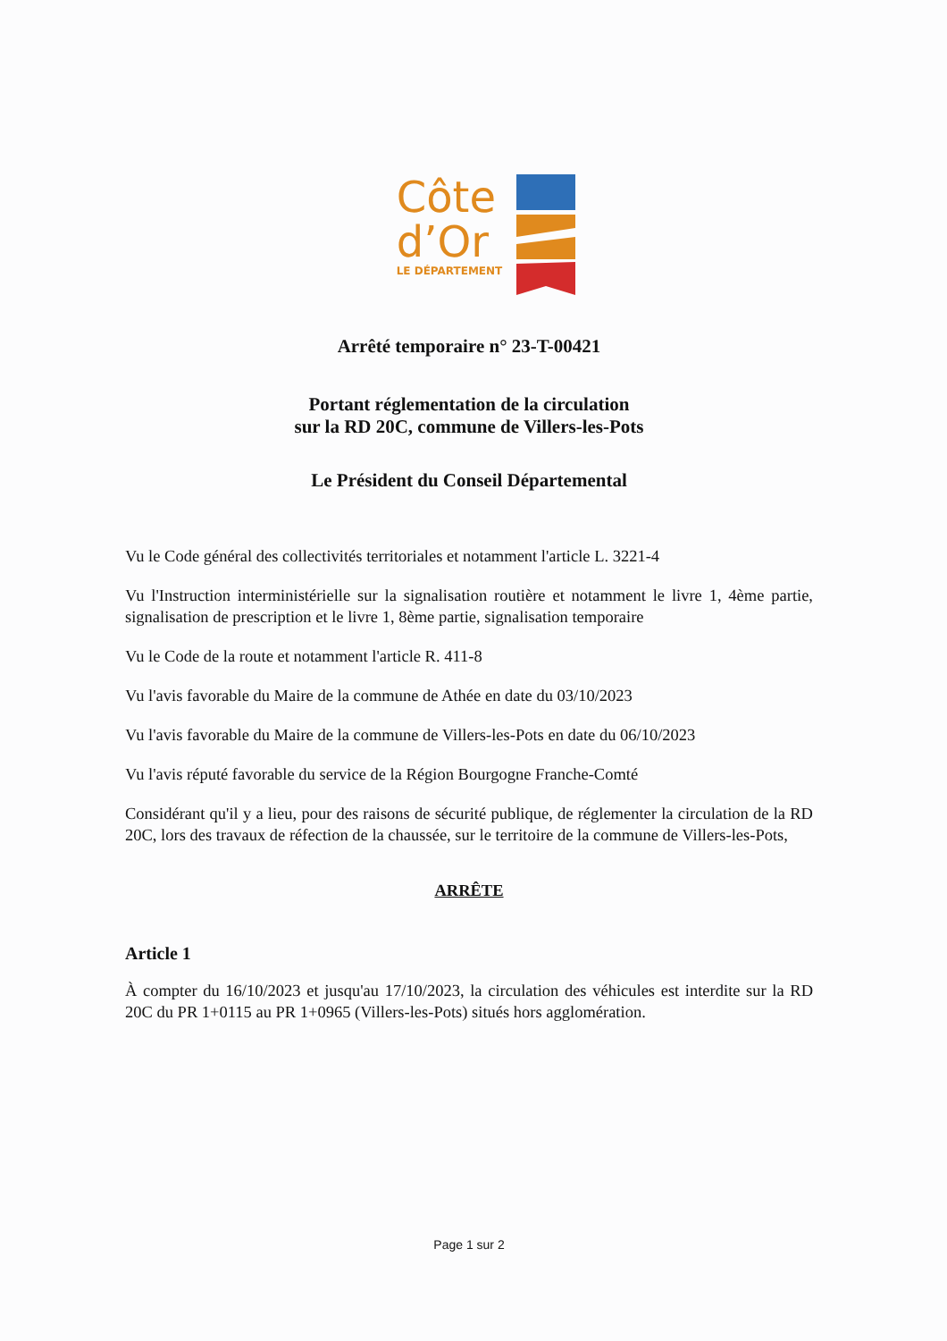Côte
d’Or
LE DÉPARTEMENT
Arrêté temporaire n° 23-T-00421
Portant réglementation de la circulation
sur la RD 20C, commune de Villers-les-Pots
Le Président du Conseil Départemental
Vu le Code général des collectivités territoriales et notamment l'article L. 3221-4
Vu l'Instruction interministérielle sur la signalisation routière et notamment le livre 1, 4ème partie, signalisation de prescription et le livre 1, 8ème partie, signalisation temporaire
Vu le Code de la route et notamment l'article R. 411-8
Vu l'avis favorable du Maire de la commune de Athée en date du 03/10/2023
Vu l'avis favorable du Maire de la commune de Villers-les-Pots en date du 06/10/2023
Vu l'avis réputé favorable du service de la Région Bourgogne Franche-Comté
Considérant qu'il y a lieu, pour des raisons de sécurité publique, de réglementer la circulation de la RD 20C, lors des travaux de réfection de la chaussée, sur le territoire de la commune de Villers-les-Pots,
ARRÊTE
Article 1
À compter du 16/10/2023 et jusqu'au 17/10/2023, la circulation des véhicules est interdite sur la RD 20C du PR 1+0115 au PR 1+0965 (Villers-les-Pots) situés hors agglomération.
Page 1 sur 2